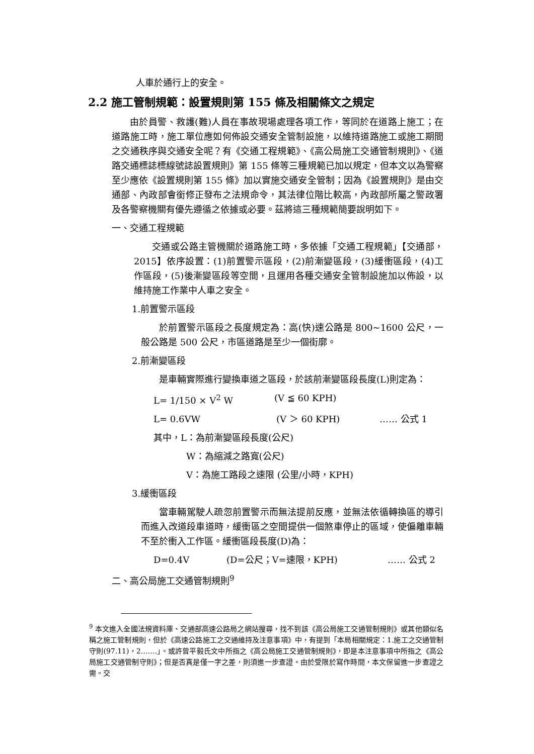人車於通行上的安全。
2.2 施工管制規範：設置規則第 155 條及相關條文之規定
由於員警、救護(難)人員在事故現場處理各項工作，等同於在道路上施工；在道路施工時，施工單位應如何佈設交通安全管制設施，以維持道路施工或施工期間之交通秩序與交通安全呢？有《交通工程規範》、《高公局施工交通管制規則》、《道路交通標誌標線號誌設置規則》第 155 條等三種規範已加以規定，但本文以為警察至少應依《設置規則第 155 條》加以實施交通安全管制；因為《設置規則》是由交通部、內政部會銜修正發布之法規命令，其法律位階比較高，內政部所屬之警政署及各警察機關有優先遵循之依據或必要。茲將這三種規範簡要說明如下。
一、交通工程規範
交通或公路主管機關於道路施工時，多依據「交通工程規範」【交通部，2015】依序設置：(1)前置警示區段，(2)前漸變區段，(3)緩衝區段，(4)工作區段，(5)後漸變區段等空間，且運用各種交通安全管制設施加以佈設，以維持施工作業中人車之安全。
1.前置警示區段
於前置警示區段之長度規定為：高(快)速公路是 800~1600 公尺，一般公路是 500 公尺，市區道路是至少一個街廓。
2.前漸變區段
是車輛實際進行變換車道之區段，於該前漸變區段長度(L)則定為：
L= 1/150 × V<sup>2</sup> W (V ≦ 60 KPH)
L= 0.6VW (V ＞ 60 KPH) …… 公式 1
其中，L：為前漸變區段長度(公尺)
W：為縮減之路寬(公尺)
V：為施工路段之速限 (公里/小時，KPH)
3.緩衝區段
當車輛駕駛人疏忽前置警示而無法提前反應，並無法依循轉換區的導引而進入改道段車道時，緩衝區之空間提供一個煞車停止的區域，使偏離車輛不至於衝入工作區。緩衝區段長度(D)為：
D=0.4V (D=公尺；V=速限，KPH) …… 公式 2
二、高公局施工交通管制規則<sup>9</sup>
<sup>9</sup> 本文進入全國法規資料庫、交通部高速公路局之網站搜尋，找不到該《高公局施工交通管制規則》或其他類似名稱之施工管制規則，但於《高速公路施工之交通維持及注意事項》中，有提到「本局相關規定：1.施工之交通管制守則(97.11)，2.……」。或許曾平毅氏文中所指之《高公局施工交通管制規則》，即是本注意事項中所指之《高公局施工交通管制守則》；但是否真是僅一字之差，則須進一步查證。由於受限於寫作時間，本文保留進一步查證之需。交